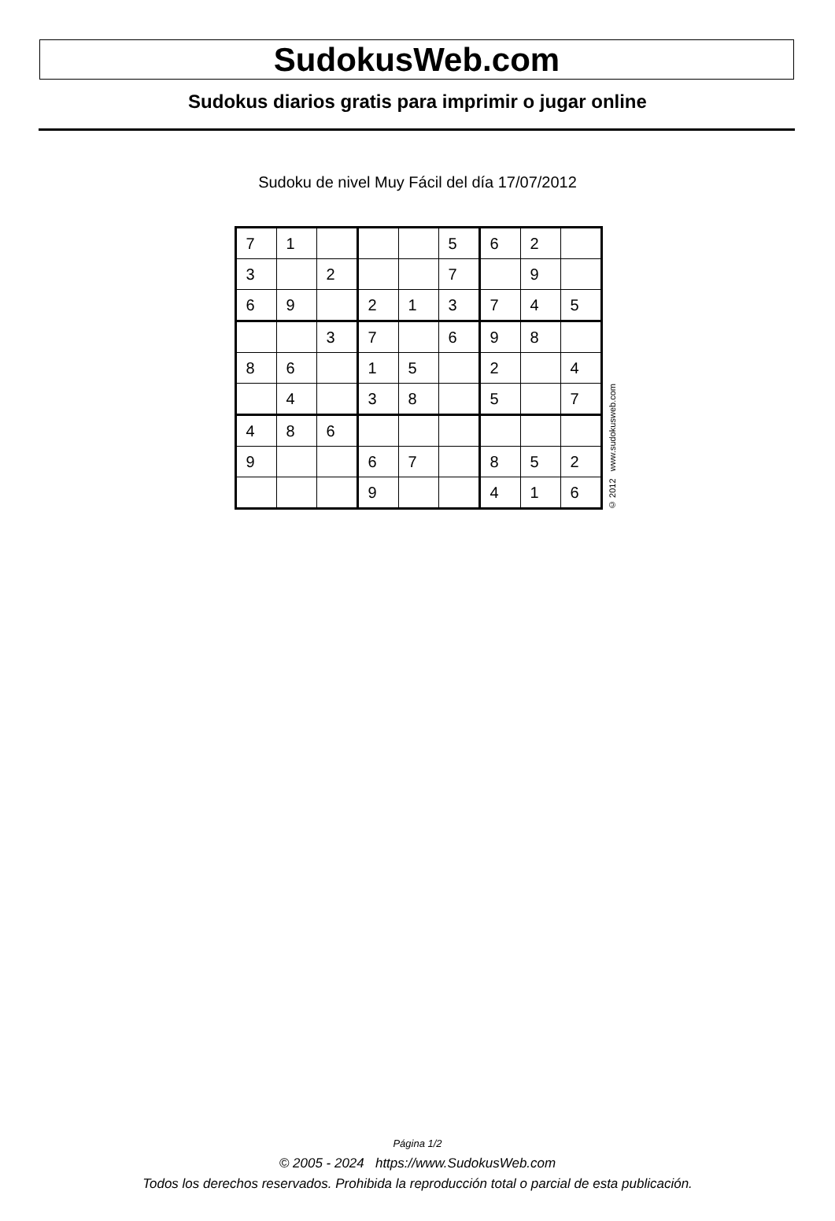SudokusWeb.com
Sudokus diarios gratis para imprimir o jugar online
Sudoku de nivel Muy Fácil del día 17/07/2012
| 7 | 1 | | | | 5 | 6 | 2 | |
| 3 | | 2 | | | 7 | | 9 | |
| 6 | 9 | | 2 | 1 | 3 | 7 | 4 | 5 |
| | | 3 | 7 | | 6 | 9 | 8 | |
| 8 | 6 | | 1 | 5 | | 2 | | 4 |
| | 4 | | 3 | 8 | | 5 | | 7 |
| 4 | 8 | 6 | | | | | | |
| 9 | | | 6 | 7 | | 8 | 5 | 2 |
| | | | 9 | | | 4 | 1 | 6 |
© 2012 www.sudokusweb.com
Página 1/2
© 2005 - 2024 https://www.SudokusWeb.com
Todos los derechos reservados. Prohibida la reproducción total o parcial de esta publicación.